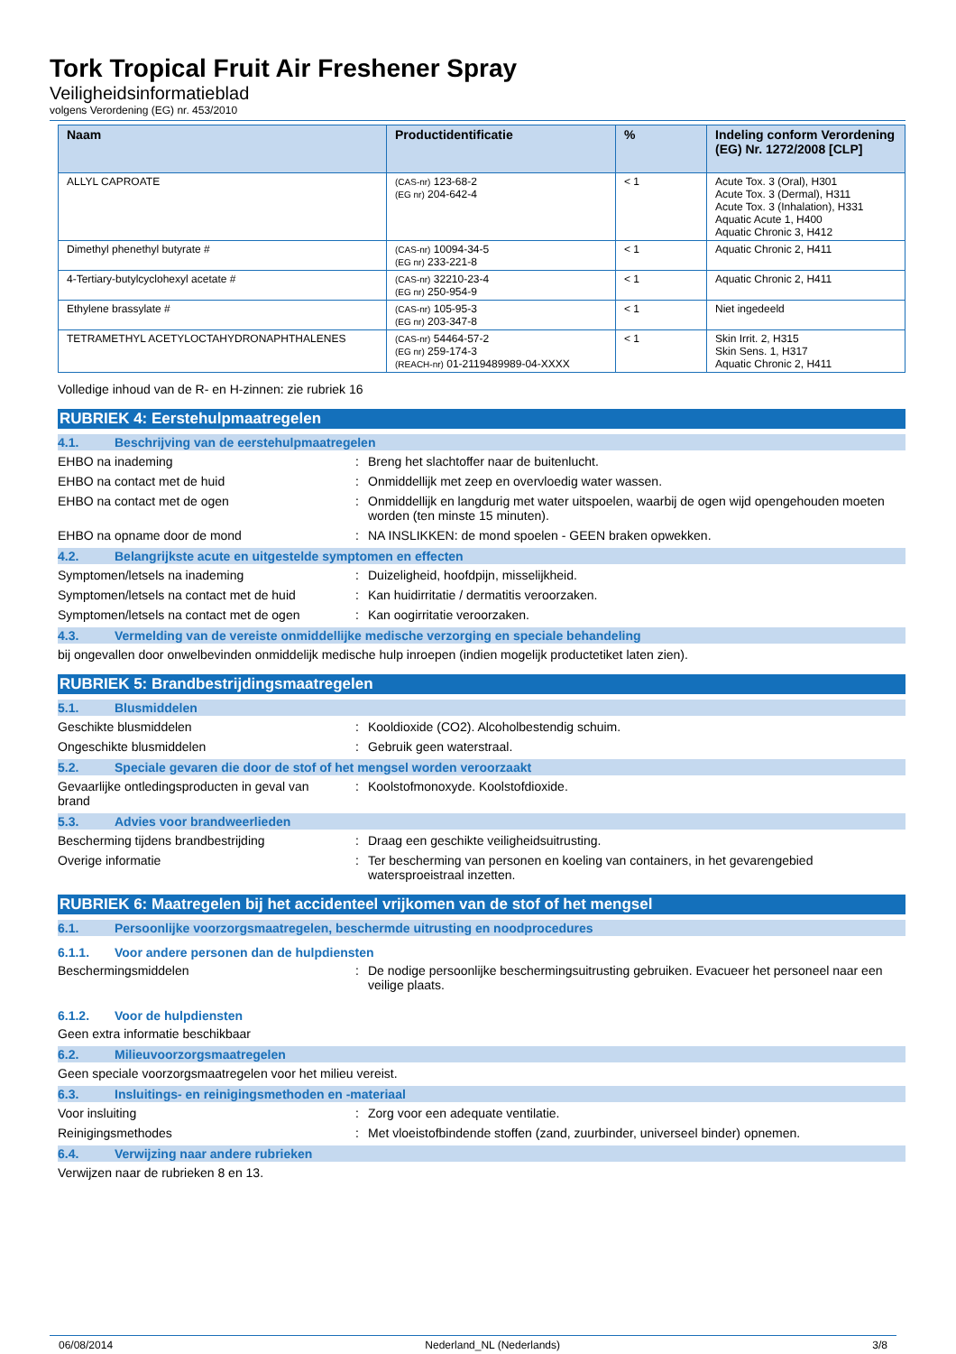Tork Tropical Fruit Air Freshener Spray
Veiligheidsinformatieblad
volgens Verordening (EG) nr. 453/2010
| Naam | Productidentificatie | % | Indeling conform Verordening (EG) Nr. 1272/2008 [CLP] |
| --- | --- | --- | --- |
| ALLYL CAPROATE | (CAS-nr) 123-68-2 (EG nr) 204-642-4 | < 1 | Acute Tox. 3 (Oral), H301 Acute Tox. 3 (Dermal), H311 Acute Tox. 3 (Inhalation), H331 Aquatic Acute 1, H400 Aquatic Chronic 3, H412 |
| Dimethyl phenethyl butyrate # | (CAS-nr) 10094-34-5 (EG nr) 233-221-8 | < 1 | Aquatic Chronic 2, H411 |
| 4-Tertiary-butylcyclohexyl acetate # | (CAS-nr) 32210-23-4 (EG nr) 250-954-9 | < 1 | Aquatic Chronic 2, H411 |
| Ethylene brassylate # | (CAS-nr) 105-95-3 (EG nr) 203-347-8 | < 1 | Niet ingedeeld |
| TETRAMETHYL ACETYLOCTAHYDRONAPHTHALENES | (CAS-nr) 54464-57-2 (EG nr) 259-174-3 (REACH-nr) 01-2119489989-04-XXXX | < 1 | Skin Irrit. 2, H315 Skin Sens. 1, H317 Aquatic Chronic 2, H411 |
Volledige inhoud van de R- en H-zinnen: zie rubriek 16
RUBRIEK 4: Eerstehulpmaatregelen
4.1. Beschrijving van de eerstehulpmaatregelen
EHBO na inademing : Breng het slachtoffer naar de buitenlucht.
EHBO na contact met de huid : Onmiddellijk met zeep en overvloedig water wassen.
EHBO na contact met de ogen : Onmiddellijk en langdurig met water uitspoelen, waarbij de ogen wijd opengehouden moeten worden (ten minste 15 minuten).
EHBO na opname door de mond : NA INSLIKKEN: de mond spoelen - GEEN braken opwekken.
4.2. Belangrijkste acute en uitgestelde symptomen en effecten
Symptomen/letsels na inademing : Duizeligheid, hoofdpijn, misselijkheid.
Symptomen/letsels na contact met de huid
: Kan huidirritatie / dermatitis veroorzaken.
Symptomen/letsels na contact met de ogen
: Kan oogirritatie veroorzaken.
4.3. Vermelding van de vereiste onmiddellijke medische verzorging en speciale behandeling
bij ongevallen door onwelbevinden onmiddelijk medische hulp inroepen (indien mogelijk productetiket laten zien).
RUBRIEK 5: Brandbestrijdingsmaatregelen
5.1. Blusmiddelen
Geschikte blusmiddelen : Kooldioxide (CO2). Alcoholbestendig schuim.
Ongeschikte blusmiddelen : Gebruik geen waterstraal.
5.2. Speciale gevaren die door de stof of het mengsel worden veroorzaakt
Gevaarlijke ontledingsproducten in geval van brand
: Koolstofmonoxyde. Koolstofdioxide.
5.3. Advies voor brandweerlieden
Bescherming tijdens brandbestrijding : Draag een geschikte veiligheidsuitrusting.
Overige informatie : Ter bescherming van personen en koeling van containers, in het gevarengebied watersproeistraal inzetten.
RUBRIEK 6: Maatregelen bij het accidenteel vrijkomen van de stof of het mengsel
6.1. Persoonlijke voorzorgsmaatregelen, beschermde uitrusting en noodprocedures
6.1.1. Voor andere personen dan de hulpdiensten
Beschermingsmiddelen : De nodige persoonlijke beschermingsuitrusting gebruiken. Evacueer het personeel naar een veilige plaats.
6.1.2. Voor de hulpdiensten
Geen extra informatie beschikbaar
6.2. Milieuvoorzorgsmaatregelen
Geen speciale voorzorgsmaatregelen voor het milieu vereist.
6.3. Insluitings- en reinigingsmethoden en -materiaal
Voor insluiting : Zorg voor een adequate ventilatie.
Reinigingsmethodes : Met vloeistofbindende stoffen (zand, zuurbinder, universeel binder) opnemen.
6.4. Verwijzing naar andere rubrieken
Verwijzen naar de rubrieken 8 en 13.
06/08/2014 Nederland_NL (Nederlands) 3/8